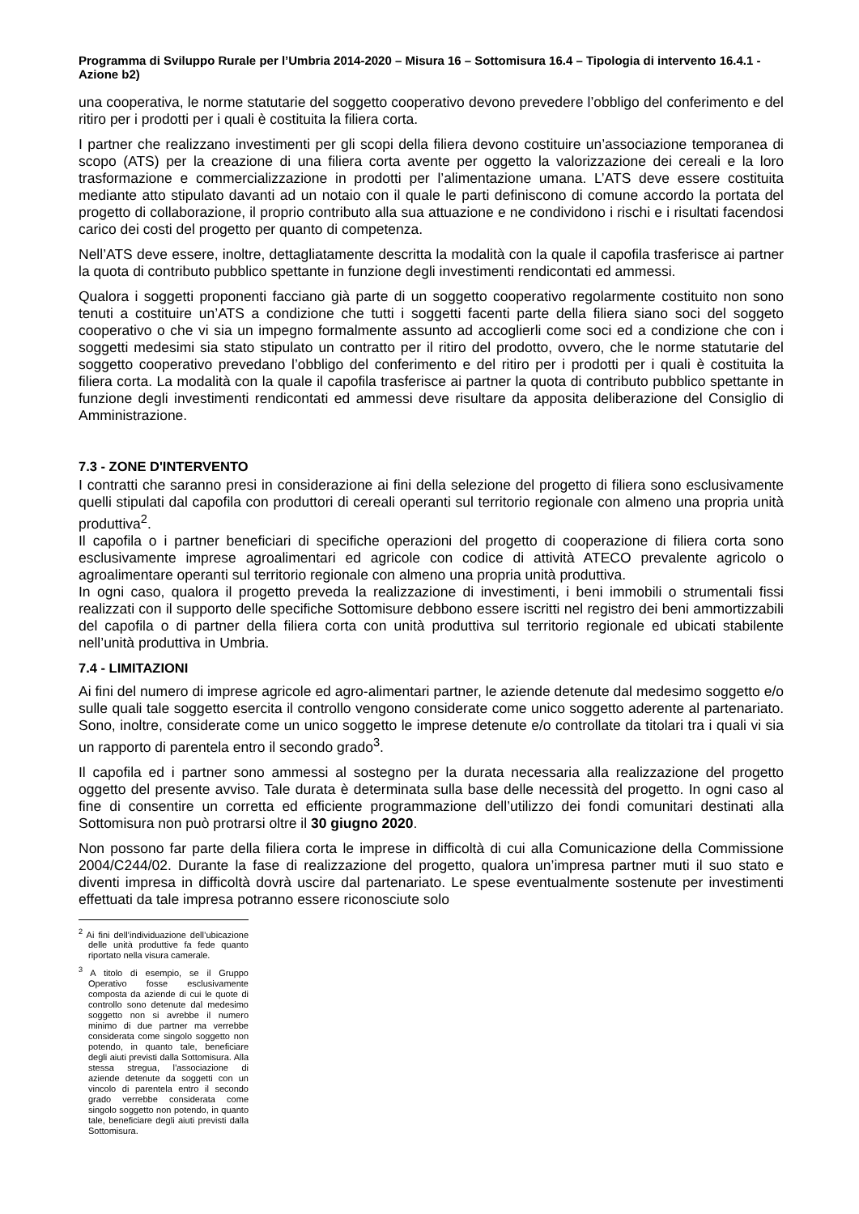Programma di Sviluppo Rurale per l’Umbria 2014-2020 – Misura 16 – Sottomisura 16.4 – Tipologia di intervento 16.4.1 - Azione b2)
una cooperativa, le norme statutarie del soggetto cooperativo devono prevedere l’obbligo del conferimento e del ritiro per i prodotti per i quali è costituita la filiera corta.
I partner che realizzano investimenti per gli scopi della filiera devono costituire un’associazione temporanea di scopo (ATS) per la creazione di una filiera corta avente per oggetto la valorizzazione dei cereali e la loro trasformazione e commercializzazione in prodotti per l’alimentazione umana. L’ATS deve essere costituita mediante atto stipulato davanti ad un notaio con il quale le parti definiscono di comune accordo la portata del progetto di collaborazione, il proprio contributo alla sua attuazione e ne condividono i rischi e i risultati facendosi carico dei costi del progetto per quanto di competenza.
Nell’ATS deve essere, inoltre, dettagliatamente descritta la modalità con la quale il capofila trasferisce ai partner la quota di contributo pubblico spettante in funzione degli investimenti rendicontati ed ammessi.
Qualora i soggetti proponenti facciano già parte di un soggetto cooperativo regolarmente costituito non sono tenuti a costituire un’ATS a condizione che tutti i soggetti facenti parte della filiera siano soci del soggeto cooperativo o che vi sia un impegno formalmente assunto ad accoglierli come soci ed a condizione che con i soggetti medesimi sia stato stipulato un contratto per il ritiro del prodotto, ovvero, che le norme statutarie del soggetto cooperativo prevedano l’obbligo del conferimento e del ritiro per i prodotti per i quali è costituita la filiera corta. La modalità con la quale il capofila trasferisce ai partner la quota di contributo pubblico spettante in funzione degli investimenti rendicontati ed ammessi deve risultare da apposita deliberazione del Consiglio di Amministrazione.
7.3 - ZONE D'INTERVENTO
I contratti che saranno presi in considerazione ai fini della selezione del progetto di filiera sono esclusivamente quelli stipulati dal capofila con produttori di cereali operanti sul territorio regionale con almeno una propria unità produttiva<sup>2</sup>.
Il capofila o i partner beneficiari di specifiche operazioni del progetto di cooperazione di filiera corta sono esclusivamente imprese agroalimentari ed agricole con codice di attività ATECO prevalente agricolo o agroalimentare operanti sul territorio regionale con almeno una propria unità produttiva.
In ogni caso, qualora il progetto preveda la realizzazione di investimenti, i beni immobili o strumentali fissi realizzati con il supporto delle specifiche Sottomisure debbono essere iscritti nel registro dei beni ammortizzabili del capofila o di partner della filiera corta con unità produttiva sul territorio regionale ed ubicati stabilente nell’unità produttiva in Umbria.
7.4 - LIMITAZIONI
Ai fini del numero di imprese agricole ed agro-alimentari partner, le aziende detenute dal medesimo soggetto e/o sulle quali tale soggetto esercita il controllo vengono considerate come unico soggetto aderente al partenariato. Sono, inoltre, considerate come un unico soggetto le imprese detenute e/o controllate da titolari tra i quali vi sia un rapporto di parentela entro il secondo grado<sup>3</sup>.
Il capofila ed i partner sono ammessi al sostegno per la durata necessaria alla realizzazione del progetto oggetto del presente avviso. Tale durata è determinata sulla base delle necessità del progetto. In ogni caso al fine di consentire un corretta ed efficiente programmazione dell’utilizzo dei fondi comunitari destinati alla Sottomisura non può protrarsi oltre il 30 giugno 2020.
Non possono far parte della filiera corta le imprese in difficoltà di cui alla Comunicazione della Commissione 2004/C244/02. Durante la fase di realizzazione del progetto, qualora un’impresa partner muti il suo stato e diventi impresa in difficoltà dovrà uscire dal partenariato. Le spese eventualmente sostenute per investimenti effettuati da tale impresa potranno essere riconosciute solo
<sup>2</sup> Ai fini dell’individuazione dell’ubicazione delle unità produttive fa fede quanto riportato nella visura camerale.
<sup>3</sup> A titolo di esempio, se il Gruppo Operativo fosse esclusivamente composta da aziende di cui le quote di controllo sono detenute dal medesimo soggetto non si avrebbe il numero minimo di due partner ma verrebbe considerata come singolo soggetto non potendo, in quanto tale, beneficiare degli aiuti previsti dalla Sottomisura. Alla stessa stregua, l’associazione di aziende detenute da soggetti con un vincolo di parentela entro il secondo grado verrebbe considerata come singolo soggetto non potendo, in quanto tale, beneficiare degli aiuti previsti dalla Sottomisura.